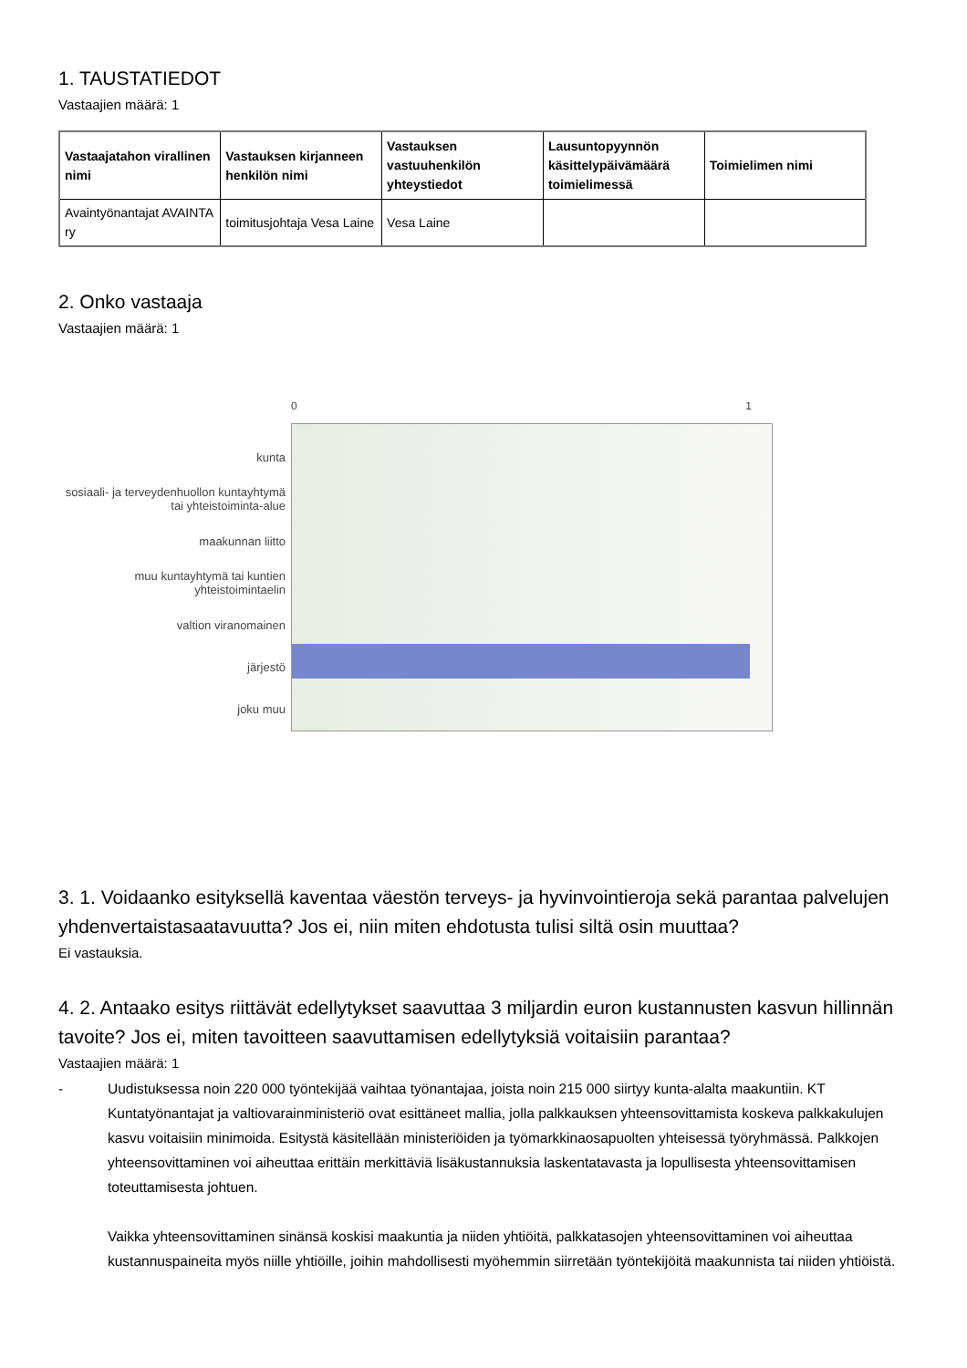1. TAUSTATIEDOT
Vastaajien määrä: 1
| Vastaajatahon virallinen nimi | Vastauksen kirjanneen henkilön nimi | Vastauksen vastuuhenkilön yhteystiedot | Lausuntopyynnön käsittelypäivämäärä toimielimessä | Toimielimen nimi |
| --- | --- | --- | --- | --- |
| Avaintyönantajat AVAINTA ry | toimitusjohtaja Vesa Laine | Vesa Laine | | |
2. Onko vastaaja
Vastaajien määrä: 1
kunta
sosiaali- ja terveydenhuollon kuntayhtymä tai yhteistoiminta-alue
maakunnan liitto
muu kuntayhtymä tai kuntien yhteistoimintaelin
valtion viranomainen
järjestö
joku muu
0 1
3. 1. Voidaanko esityksellä kaventaa väestön terveys- ja hyvinvointieroja sekä parantaa palvelujen yhdenvertaistasaatavuutta? Jos ei, niin miten ehdotusta tulisi siltä osin muuttaa?
Ei vastauksia.
4. 2. Antaako esitys riittävät edellytykset saavuttaa 3 miljardin euron kustannusten kasvun hillinnän tavoite? Jos ei, miten tavoitteen saavuttamisen edellytyksiä voitaisiin parantaa?
Vastaajien määrä: 1
-
Uudistuksessa noin 220 000 työntekijää vaihtaa työnantajaa, joista noin 215 000 siirtyy kunta-alalta maakuntiin. KT Kuntatyönantajat ja valtiovarainministeriö ovat esittäneet mallia, jolla palkkauksen yhteensovittamista koskeva palkkakulujen kasvu voitaisiin minimoida. Esitystä käsitellään ministeriöiden ja työmarkkinaosapuolten yhteisessä työryhmässä. Palkkojen yhteensovittaminen voi aiheuttaa erittäin merkittäviä lisäkustannuksia laskentatavasta ja lopullisesta yhteensovittamisen toteuttamisesta johtuen.
Vaikka yhteensovittaminen sinänsä koskisi maakuntia ja niiden yhtiöitä, palkkatasojen yhteensovittaminen voi aiheuttaa kustannuspaineita myös niille yhtiöille, joihin mahdollisesti myöhemmin siirretään työntekijöitä maakunnista tai niiden yhtiöistä.